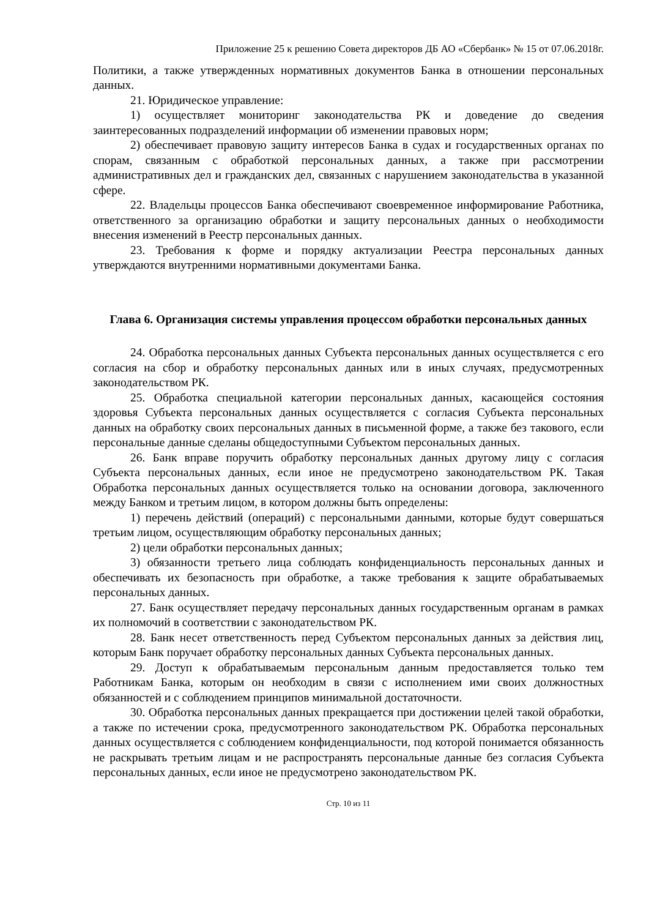Приложение 25 к решению Совета директоров ДБ АО «Сбербанк» № 15 от 07.06.2018г.
Политики, а также утвержденных нормативных документов Банка в отношении персональных данных.
21. Юридическое управление:
1) осуществляет мониторинг законодательства РК и доведение до сведения заинтересованных подразделений информации об изменении правовых норм;
2) обеспечивает правовую защиту интересов Банка в судах и государственных органах по спорам, связанным с обработкой персональных данных, а также при рассмотрении административных дел и гражданских дел, связанных с нарушением законодательства в указанной сфере.
22. Владельцы процессов Банка обеспечивают своевременное информирование Работника, ответственного за организацию обработки и защиту персональных данных о необходимости внесения изменений в Реестр персональных данных.
23. Требования к форме и порядку актуализации Реестра персональных данных утверждаются внутренними нормативными документами Банка.
Глава 6. Организация системы управления процессом обработки персональных данных
24. Обработка персональных данных Субъекта персональных данных осуществляется с его согласия на сбор и обработку персональных данных или в иных случаях, предусмотренных законодательством РК.
25. Обработка специальной категории персональных данных, касающейся состояния здоровья Субъекта персональных данных осуществляется с согласия Субъекта персональных данных на обработку своих персональных данных в письменной форме, а также без такового, если персональные данные сделаны общедоступными Субъектом персональных данных.
26. Банк вправе поручить обработку персональных данных другому лицу с согласия Субъекта персональных данных, если иное не предусмотрено законодательством РК. Такая Обработка персональных данных осуществляется только на основании договора, заключенного между Банком и третьим лицом, в котором должны быть определены:
1) перечень действий (операций) с персональными данными, которые будут совершаться третьим лицом, осуществляющим обработку персональных данных;
2) цели обработки персональных данных;
3) обязанности третьего лица соблюдать конфиденциальность персональных данных и обеспечивать их безопасность при обработке, а также требования к защите обрабатываемых персональных данных.
27. Банк осуществляет передачу персональных данных государственным органам в рамках их полномочий в соответствии с законодательством РК.
28. Банк несет ответственность перед Субъектом персональных данных за действия лиц, которым Банк поручает обработку персональных данных Субъекта персональных данных.
29. Доступ к обрабатываемым персональным данным предоставляется только тем Работникам Банка, которым он необходим в связи с исполнением ими своих должностных обязанностей и с соблюдением принципов минимальной достаточности.
30. Обработка персональных данных прекращается при достижении целей такой обработки, а также по истечении срока, предусмотренного законодательством РК. Обработка персональных данных осуществляется с соблюдением конфиденциальности, под которой понимается обязанность не раскрывать третьим лицам и не распространять персональные данные без согласия Субъекта персональных данных, если иное не предусмотрено законодательством РК.
Стр. 10 из 11